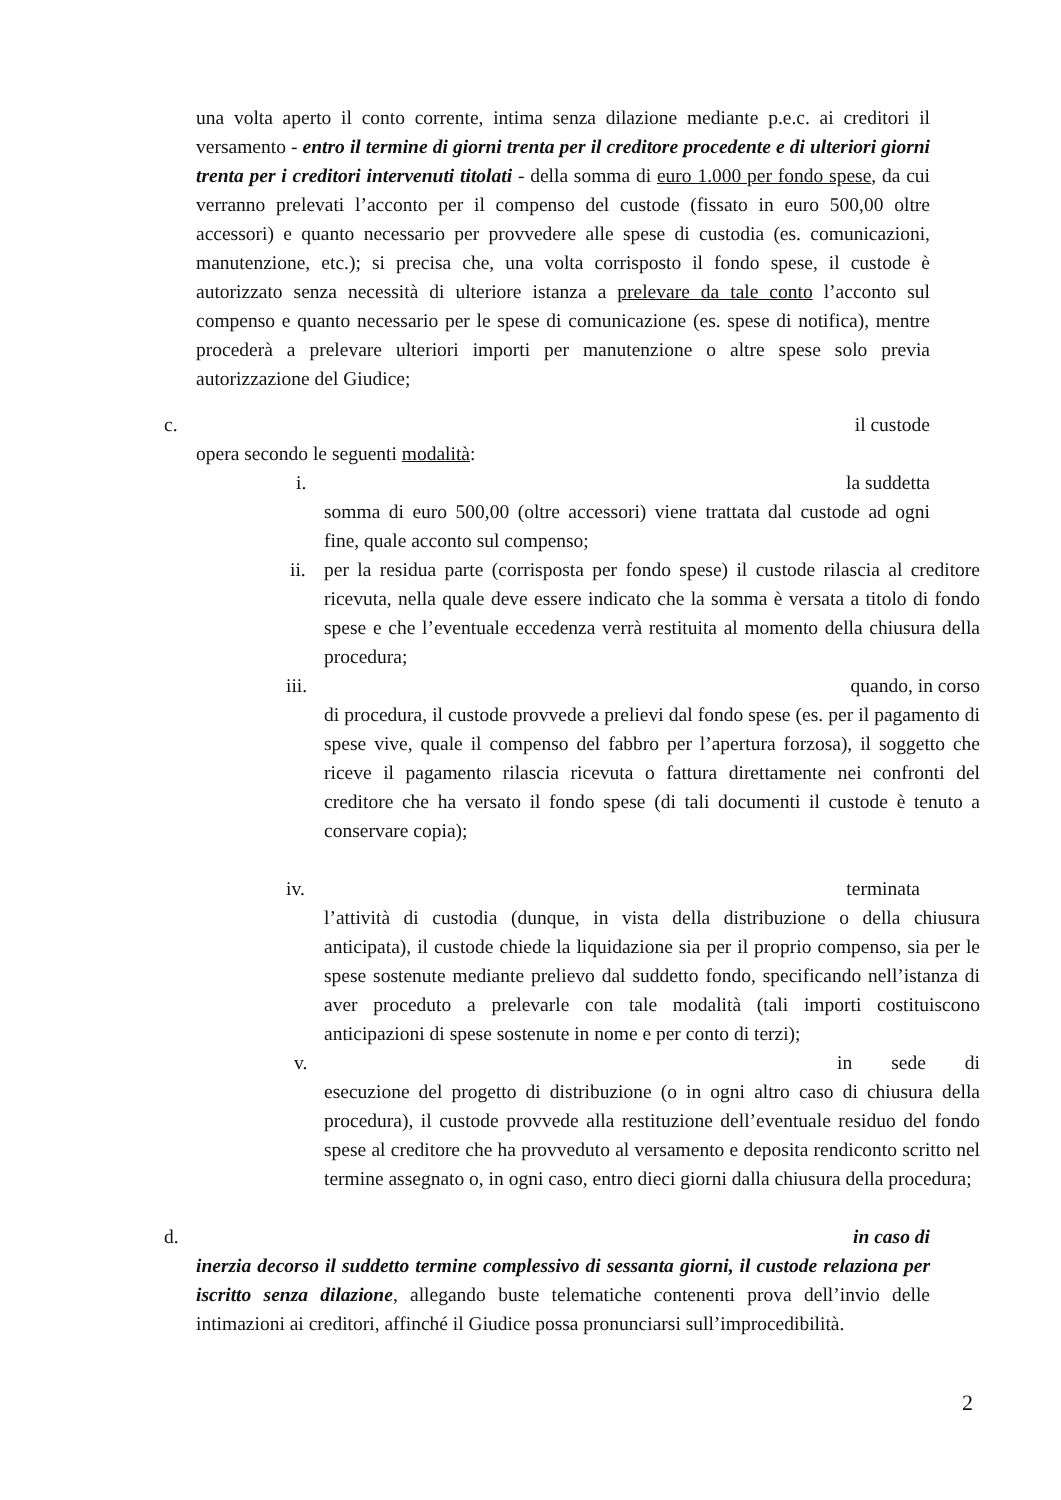una volta aperto il conto corrente, intima senza dilazione mediante p.e.c. ai creditori il versamento - entro il termine di giorni trenta per il creditore procedente e di ulteriori giorni trenta per i creditori intervenuti titolati - della somma di euro 1.000 per fondo spese, da cui verranno prelevati l’acconto per il compenso del custode (fissato in euro 500,00 oltre accessori) e quanto necessario per provvedere alle spese di custodia (es. comunicazioni, manutenzione, etc.); si precisa che, una volta corrisposto il fondo spese, il custode è autorizzato senza necessità di ulteriore istanza a prelevare da tale conto l’acconto sul compenso e quanto necessario per le spese di comunicazione (es. spese di notifica), mentre procederà a prelevare ulteriori importi per manutenzione o altre spese solo previa autorizzazione del Giudice;
c. il custode
opera secondo le seguenti modalità:
i. la suddetta
somma di euro 500,00 (oltre accessori) viene trattata dal custode ad ogni fine, quale acconto sul compenso;
ii. per la residua parte (corrisposta per fondo spese) il custode rilascia al creditore ricevuta, nella quale deve essere indicato che la somma è versata a titolo di fondo spese e che l’eventuale eccedenza verrà restituita al momento della chiusura della procedura;
iii. quando, in corso
di procedura, il custode provvede a prelievi dal fondo spese (es. per il pagamento di spese vive, quale il compenso del fabbro per l’apertura forzosa), il soggetto che riceve il pagamento rilascia ricevuta o fattura direttamente nei confronti del creditore che ha versato il fondo spese (di tali documenti il custode è tenuto a conservare copia);
iv. terminata
l’attività di custodia (dunque, in vista della distribuzione o della chiusura anticipata), il custode chiede la liquidazione sia per il proprio compenso, sia per le spese sostenute mediante prelievo dal suddetto fondo, specificando nell’istanza di aver proceduto a prelevarle con tale modalità (tali importi costituiscono anticipazioni di spese sostenute in nome e per conto di terzi);
v. in sede di
esecuzione del progetto di distribuzione (o in ogni altro caso di chiusura della procedura), il custode provvede alla restituzione dell’eventuale residuo del fondo spese al creditore che ha provveduto al versamento e deposita rendiconto scritto nel termine assegnato o, in ogni caso, entro dieci giorni dalla chiusura della procedura;
d. in caso di
inerzia decorso il suddetto termine complessivo di sessanta giorni, il custode relaziona per iscritto senza dilazione, allegando buste telematiche contenenti prova dell’invio delle intimazioni ai creditori, affinché il Giudice possa pronunciarsi sull’improcedibilità.
2